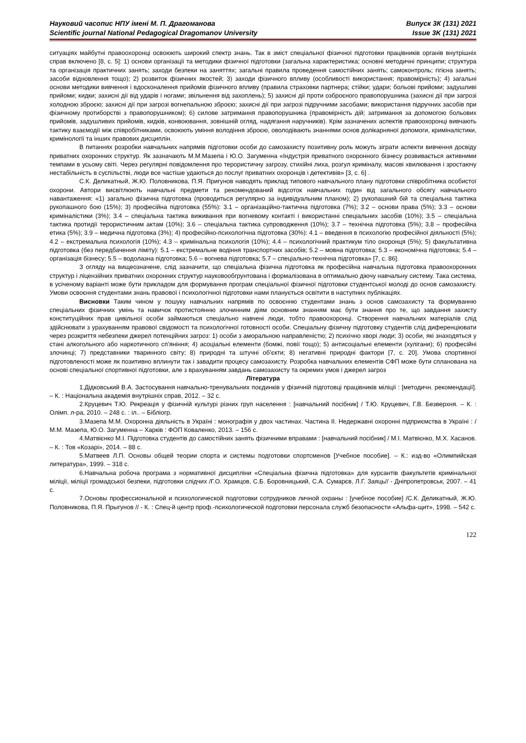Науковий часопис НПУ імені М. П. Драгоманова
Scientific journal National Pedagogical Dragomanov University
Випуск 3К (131) 2021
Issue 3K (131) 2021
ситуаціях майбутні правоохоронці освоюють широкий спектр знань. Так в зміст спеціальної фізичної підготовки працівників органів внутрішніх справ включено [8, с. 5]: 1) основи організації та методики фізичної підготовки (загальна характеристика; основні методичні принципи; структура та організація практичних занять; заходи безпеки на заняттях; загальні правила проведення самостійних занять; самоконтроль; гігієна занять; засоби відновлення тощо); 2) розвиток фізичних якостей; 3) заходи фізичного впливу (особливості використання; правомірність); 4) загальні основи методики вивчення і вдосконалення прийомів фізичного впливу (правила страховки партнера; стійки; удари; больові прийоми; задушливі прийоми; кидки; захисні дії від ударів і ногами; звільнення від захоплень); 5) захисні дії проти озброєного правопорушника (захисні дії при загрозі холодною зброєю; захисні дії при загрозі вогнепальною зброєю; захисні дії при загрозі підручними засобами; використання підручних засобів при фізичному протиборстві з правопорушником); 6) силове затримання правопорушника (правомірність дій; затримання за допомогою больових прийомів, задушливих прийомів, кидків, конвоювання, зовнішній огляд, надягання наручників). Крім зазначених аспектів правоохоронці вивчають тактику взаємодії між співробітниками, освоюють уміння володіння зброєю, оволодівають знаннями основ долікарняної допомоги, криміналістики, кримінології та інших правових дисциплін.
В питаннях розробки навчальних напрямів підготовки особи до самозахисту позитивну роль можуть зіграти аспекти вивчення досвіду приватних охоронних структур. Як зазначають М.М.Мазепа і Ю.О. Загуменна «Індустрія приватного охоронного бізнесу розвивається активними темпами в усьому світі. Через регулярні повідомлення про терористичну загрозу, стихійні лиха, розгул криміналу, масові хвилювання і зростаючу нестабільність в суспільстві, люди все частіше удаються до послуг приватних охоронців і детективів» [3, с. 6] .
С.К. Деликатный, Ж.Ю. Половникова, П.Я. Пригунов наводять приклад типового навчального плану підготовки співробітника особистої охорони. Автори висвітлюють навчальні предмети та рекомендований відсоток навчальних годин від загального обсягу навчального навантаження: «1) загально фізична підготовка (проводиться регулярно за індивідуальним планом); 2) рукопашний бій та спеціальна тактика рукопашного бою (15%); 3) професійна підготовка (55%): 3.1 – організаційно-тактична підготовка (7%); 3.2 – основи права (5%); 3.3 – основи криміналістики (3%); 3.4 – спеціальна тактика виживання при вогневому контакті і використанні спеціальних засобів (10%); 3.5 – спеціальна тактика протидії терористичним актам (10%); 3.6 – спеціальна тактика супроводження (10%); 3.7 – технічна підготовка (5%); 3.8 – професійна етика (5%); 3.9 – медична підготовка (3%); 4) професійно-психологічна підготовка (30%): 4.1 – введення в психологію професійної діяльності (5%); 4.2 – екстремальна психологія (10%); 4.3 – кримінальна психологія (10%); 4.4 – психологічний практикум тіло охоронця (5%); 5) факультативна підготовка (без передбачення ліміту): 5.1 – екстремальне водіння транспортних засобів; 5.2 – мовна підготовка; 5.3 – економічна підготовка; 5.4 – організація бізнесу; 5.5 – водолазна підготовка; 5.6 – вогнева підготовка; 5.7 – спеціально-технічна підготовка» [7, с. 86].
З огляду на вищеозначене, слід зазначити, що спеціальна фізична підготовка як професійна навчальна підготовка правоохоронних структур і ліцензійних приватних охоронних структур науковообгрунтована і формалізована в оптимально діючу навчальну систему. Така система, в усіченому варіанті може бути прикладом для формування програм спеціальної фізичної підготовки студентської молоді до основ самозахисту. Умови освоєння студентами знань правової і психологічної підготовки нами планується освітити в наступних публікаціях.
Висновки Таким чином у пошуку навчальних напрямів по освоєнню студентами знань з основ самозахисту та формуванню спеціальних фізичних умінь та навичок протистоянню злочинним діям основним знанням має бути знання про те, що завдання захисту конституційних прав цивільної особи займаються спеціально навчені люди, тобто правоохоронці. Створення навчальних матеріалів слід здійснювати з урахуванням правової свідомості та психологічної готовності особи. Спеціальну фізичну підготовку студентів слід диференціювати через розкриття небезпеки джерел потенційних загроз: 1) особи з аморальною направленістю; 2) психічно хворі люди; 3) особи, які знаходяться у стані алкогольного або наркотичного сп’яніння; 4) асоціальні елементи (бомжі, повії тощо); 5) антисоціальні елементи (хулігани); 6) професійні злочинці; 7) представники тваринного світу; 8) природні та штучні об’єкти; 8) негативні природні фактори [7, с. 20]. Умова спортивної підготовленості може як позитивно вплинути так і завадити процесу самозахисту. Розробка навчальних елементів СФП може бути спланована на основі спеціальної спортивної підготовки, але з врахуванням завдань самозахисту та окремих умов і джерел загроз
Література
1.Дідковський В.А. Застосування навчально-тренувальних поєдинків у фізичній підготовці працівників міліції : [методичн. рекомендації]. – К. : Національна академія внутрішніх справ, 2012. – 32 с.
2.Круцевич Т.Ю. Рекреація у фізичній культурі різних груп населення : [навчальний посібник] / Т.Ю. Круцевич, Г.В. Безверхня. – К. : Олімп. л-ра, 2010. – 248 с. : іл.. – Бібліогр.
3.Мазепа М.М. Охоронна діяльність в Україні : монографія у двох частинах. Частина ІІ. Недержавні охоронні підприємства в Україні : / М.М. Мазепа, Ю.О. Загуменна – Харків : ФОП Коваленко, 2013. – 156 с.
4.Матвієнко М.І. Підготовка студентів до самостійних занять фізичними вправами : [навчальний посібник] / М.І. Матвієнко, М.Х. Хасанов. – К. : Тов «Козарі», 2014. – 88 с.
5.Матвеев Л.П. Основы общей теории спорта и системы подготовки спортсменов [Учебное пособие]. – К.: изд-во «Олимпийская литература», 1999. – 318 с.
6.Навчальна робоча програма з нормативної дисципліни «Спеціальна фізична підготовка» для курсантів факультетів кримінальної міліції, міліції громадської безпеки, підготовки слідчих /Г.О. Храмцов, С.Б. Боровницький, С.А. Сумарєв, Л.Г. Заяць// - Дніпропетровськ, 2007. – 41 с.
7.Основы профессиональной и психологической подготовки сотрудников личной охраны : [учебное пособие] /С.К. Деликатный, Ж.Ю. Половникова, П.Я. Прыгунов // - К. : Спец-й центр проф.-психологической подготовки персонала служб безопасности «Альфа-щит», 1998. – 542 с.
122